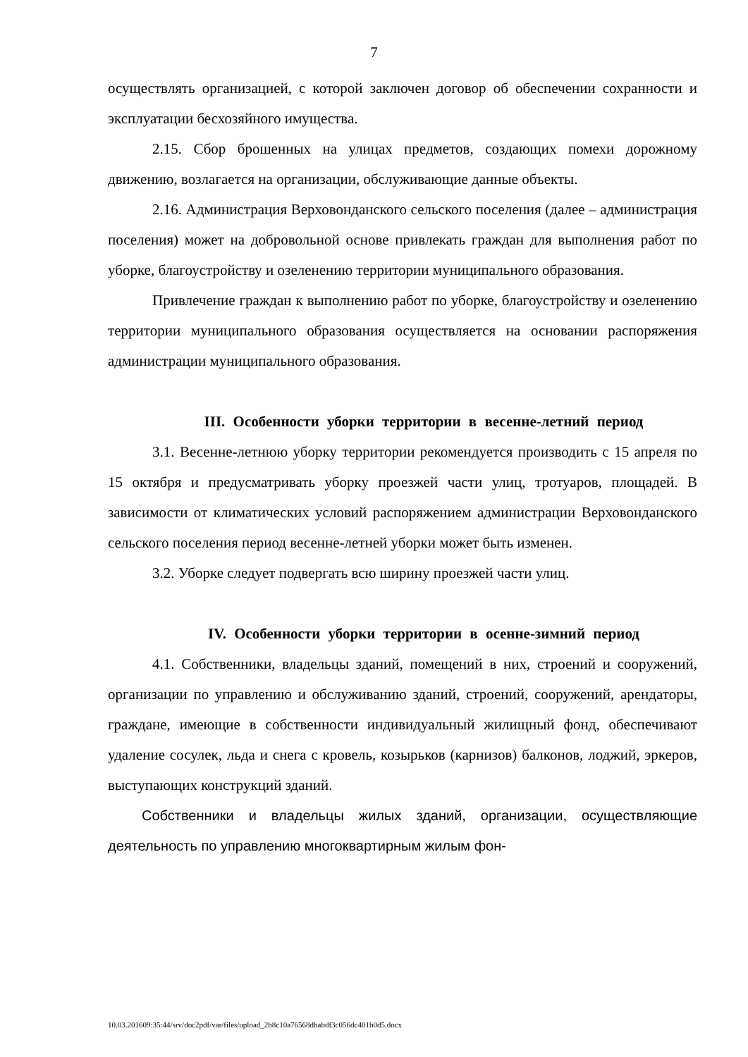7
осуществлять организацией, с которой заключен договор об обеспечении сохранности и эксплуатации бесхозяйного имущества.
2.15. Сбор брошенных на улицах предметов, создающих помехи дорожному движению, возлагается на организации, обслуживающие данные объекты.
2.16. Администрация Верховонданского сельского поселения (далее – администрация поселения) может на добровольной основе привлекать граждан для выполнения работ по уборке, благоустройству и озеленению территории муниципального образования.
Привлечение граждан к выполнению работ по уборке, благоустройству и озеленению территории муниципального образования осуществляется на основании распоряжения администрации муниципального образования.
III. Особенности уборки территории в весенне-летний период
3.1. Весенне-летнюю уборку территории рекомендуется производить с 15 апреля по 15 октября и предусматривать уборку проезжей части улиц, тротуаров, площадей. В зависимости от климатических условий распоряжением администрации Верховонданского сельского поселения период весенне-летней уборки может быть изменен.
3.2. Уборке следует подвергать всю ширину проезжей части улиц.
IV. Особенности уборки территории в осенне-зимний период
4.1. Собственники, владельцы зданий, помещений в них, строений и сооружений, организации по управлению и обслуживанию зданий, строений, сооружений, арендаторы, граждане, имеющие в собственности индивидуальный жилищный фонд, обеспечивают удаление сосулек, льда и снега с кровель, козырьков (карнизов) балконов, лоджий, эркеров, выступающих конструкций зданий.
Собственники и владельцы жилых зданий, организации, осуществляющие деятельность по управлению многоквартирным жилым фон-
10.03.201609:35:44/srv/doc2pdf/var/files/upload_2b8c10a76568dbabdf3c056dc401b0d5.docx